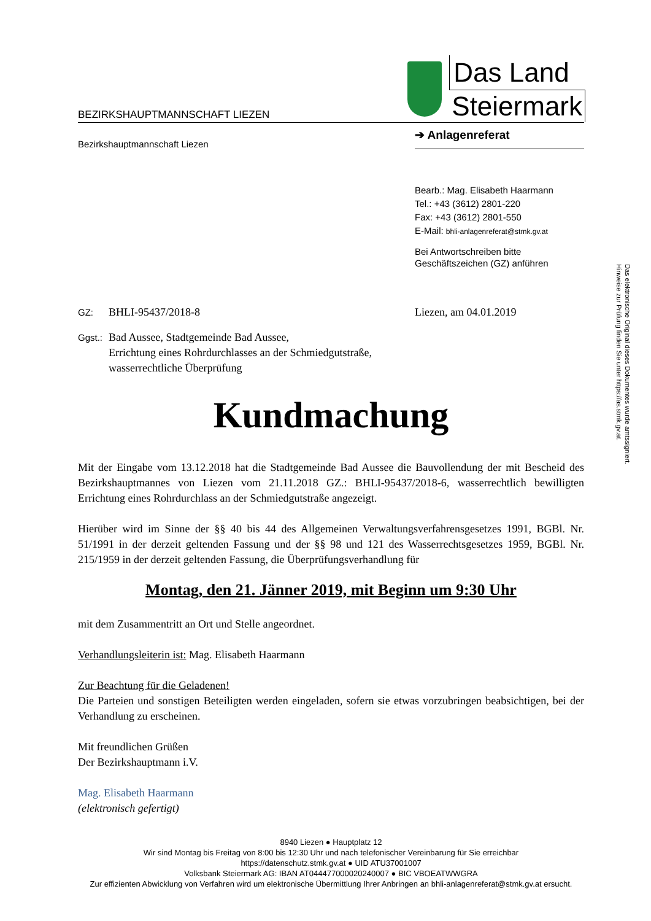Das elektronische Original dieses Dokumentes wurde amtssigniert.
Hinweise zur Prüfung finden Sie unter https://as.stmk.gv.at.
BEZIRKSHAUPTMANNSCHAFT LIEZEN
Das Land
Steiermark
Bezirkshauptmannschaft Liezen
➔ Anlagenreferat
Bearb.: Mag. Elisabeth Haarmann
Tel.: +43 (3612) 2801-220
Fax: +43 (3612) 2801-550
E-Mail: bhli-anlagenreferat@stmk.gv.at
Bei Antwortschreiben bitte
Geschäftszeichen (GZ) anführen
GZ: BHLI-95437/2018-8 Liezen, am 04.01.2019
Ggst.:
Bad Aussee, Stadtgemeinde Bad Aussee,
Errichtung eines Rohrdurchlasses an der Schmiedgutstraße,
wasserrechtliche Überprüfung
Kundmachung
Mit der Eingabe vom 13.12.2018 hat die Stadtgemeinde Bad Aussee die Bauvollendung der mit Bescheid des Bezirkshauptmannes von Liezen vom 21.11.2018 GZ.: BHLI-95437/2018-6, wasserrechtlich bewilligten Errichtung eines Rohrdurchlass an der Schmiedgutstraße angezeigt.
Hierüber wird im Sinne der §§ 40 bis 44 des Allgemeinen Verwaltungsverfahrensgesetzes 1991, BGBl. Nr. 51/1991 in der derzeit geltenden Fassung und der §§ 98 und 121 des Wasserrechtsgesetzes 1959, BGBl. Nr. 215/1959 in der derzeit geltenden Fassung, die Überprüfungsverhandlung für
Montag, den 21. Jänner 2019, mit Beginn um 9:30 Uhr
mit dem Zusammentritt an Ort und Stelle angeordnet.
Verhandlungsleiterin ist: Mag. Elisabeth Haarmann
Zur Beachtung für die Geladenen!
Die Parteien und sonstigen Beteiligten werden eingeladen, sofern sie etwas vorzubringen beabsichtigen, bei der Verhandlung zu erscheinen.
Mit freundlichen Grüßen
Der Bezirkshauptmann i.V.
Mag. Elisabeth Haarmann
(elektronisch gefertigt)
8940 Liezen ● Hauptplatz 12
Wir sind Montag bis Freitag von 8:00 bis 12:30 Uhr und nach telefonischer Vereinbarung für Sie erreichbar
https://datenschutz.stmk.gv.at ● UID ATU37001007
Volksbank Steiermark AG: IBAN AT044477000020240007 ● BIC VBOEATWWGRA
Zur effizienten Abwicklung von Verfahren wird um elektronische Übermittlung Ihrer Anbringen an bhli-anlagenreferat@stmk.gv.at ersucht.